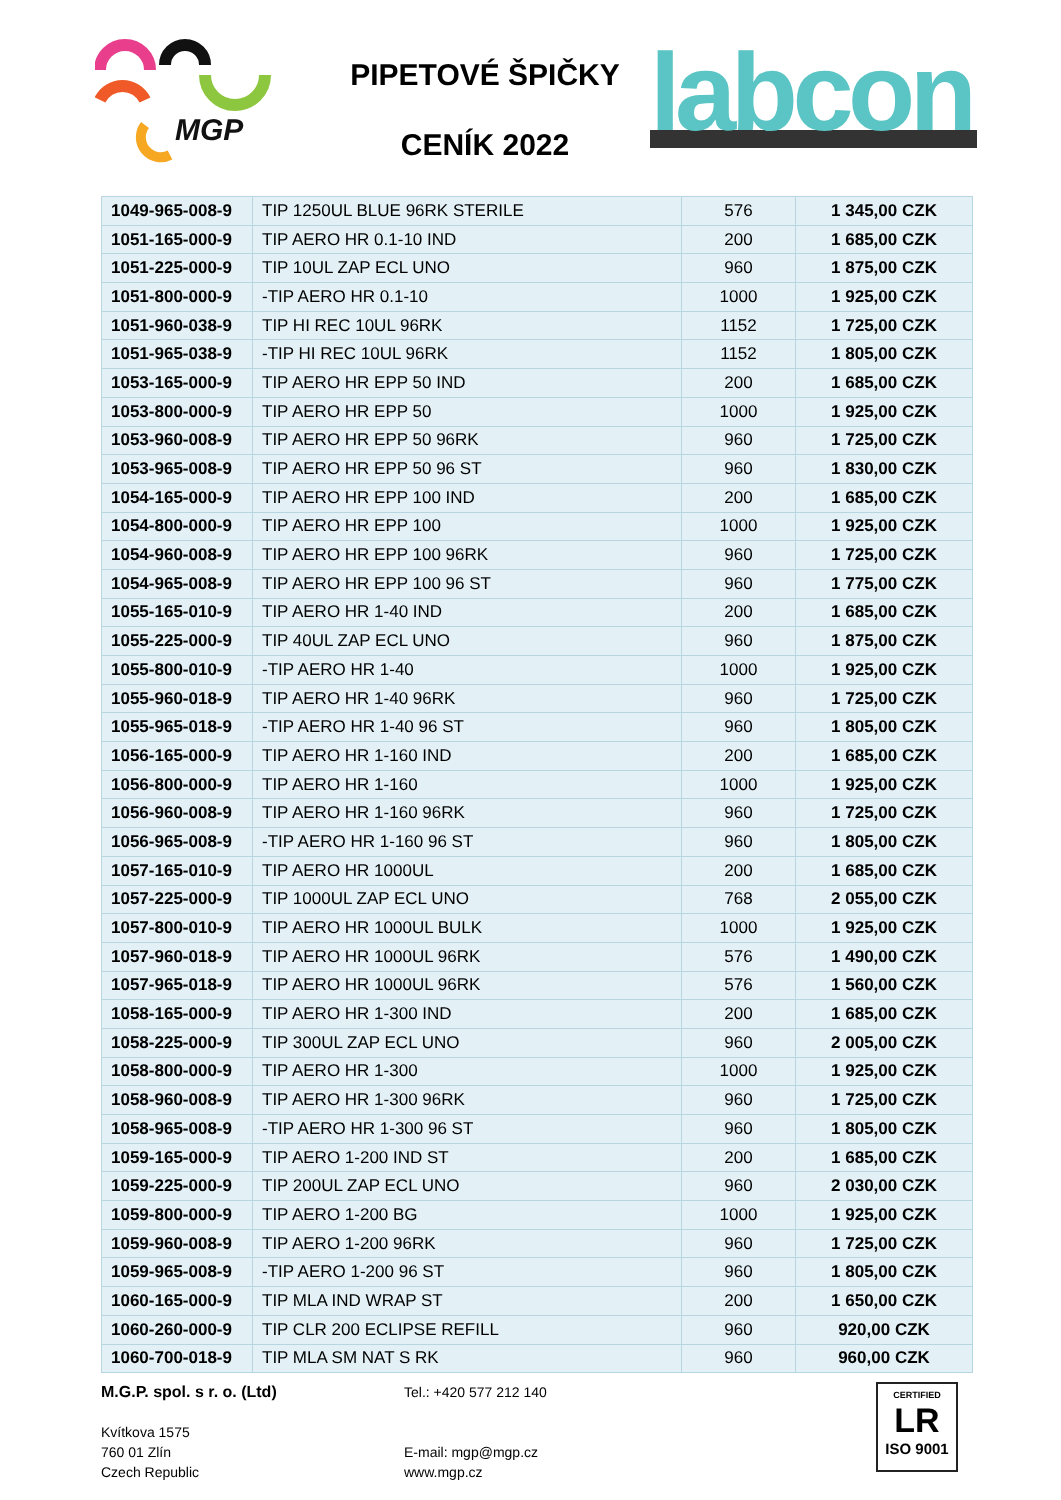MGP
PIPETOVÉ ŠPIČKY
CENÍK 2022
labcon
| 1049-965-008-9 | TIP 1250UL BLUE 96RK STERILE | 576 | 1 345,00 CZK |
| 1051-165-000-9 | TIP AERO HR 0.1-10 IND | 200 | 1 685,00 CZK |
| 1051-225-000-9 | TIP 10UL ZAP ECL UNO | 960 | 1 875,00 CZK |
| 1051-800-000-9 | -TIP AERO HR 0.1-10 | 1000 | 1 925,00 CZK |
| 1051-960-038-9 | TIP HI REC 10UL 96RK | 1152 | 1 725,00 CZK |
| 1051-965-038-9 | -TIP HI REC 10UL 96RK | 1152 | 1 805,00 CZK |
| 1053-165-000-9 | TIP AERO HR EPP 50 IND | 200 | 1 685,00 CZK |
| 1053-800-000-9 | TIP AERO HR EPP 50 | 1000 | 1 925,00 CZK |
| 1053-960-008-9 | TIP AERO HR EPP 50 96RK | 960 | 1 725,00 CZK |
| 1053-965-008-9 | TIP AERO HR EPP 50 96 ST | 960 | 1 830,00 CZK |
| 1054-165-000-9 | TIP AERO HR EPP 100 IND | 200 | 1 685,00 CZK |
| 1054-800-000-9 | TIP AERO HR EPP 100 | 1000 | 1 925,00 CZK |
| 1054-960-008-9 | TIP AERO HR EPP 100 96RK | 960 | 1 725,00 CZK |
| 1054-965-008-9 | TIP AERO HR EPP 100 96 ST | 960 | 1 775,00 CZK |
| 1055-165-010-9 | TIP AERO HR 1-40 IND | 200 | 1 685,00 CZK |
| 1055-225-000-9 | TIP 40UL ZAP ECL UNO | 960 | 1 875,00 CZK |
| 1055-800-010-9 | -TIP AERO HR 1-40 | 1000 | 1 925,00 CZK |
| 1055-960-018-9 | TIP AERO HR 1-40 96RK | 960 | 1 725,00 CZK |
| 1055-965-018-9 | -TIP AERO HR 1-40 96 ST | 960 | 1 805,00 CZK |
| 1056-165-000-9 | TIP AERO HR 1-160 IND | 200 | 1 685,00 CZK |
| 1056-800-000-9 | TIP AERO HR 1-160 | 1000 | 1 925,00 CZK |
| 1056-960-008-9 | TIP AERO HR 1-160 96RK | 960 | 1 725,00 CZK |
| 1056-965-008-9 | -TIP AERO HR 1-160 96 ST | 960 | 1 805,00 CZK |
| 1057-165-010-9 | TIP AERO HR 1000UL | 200 | 1 685,00 CZK |
| 1057-225-000-9 | TIP 1000UL ZAP ECL UNO | 768 | 2 055,00 CZK |
| 1057-800-010-9 | TIP AERO HR 1000UL BULK | 1000 | 1 925,00 CZK |
| 1057-960-018-9 | TIP AERO HR 1000UL 96RK | 576 | 1 490,00 CZK |
| 1057-965-018-9 | TIP AERO HR 1000UL 96RK | 576 | 1 560,00 CZK |
| 1058-165-000-9 | TIP AERO HR 1-300 IND | 200 | 1 685,00 CZK |
| 1058-225-000-9 | TIP 300UL ZAP ECL UNO | 960 | 2 005,00 CZK |
| 1058-800-000-9 | TIP AERO HR 1-300 | 1000 | 1 925,00 CZK |
| 1058-960-008-9 | TIP AERO HR 1-300 96RK | 960 | 1 725,00 CZK |
| 1058-965-008-9 | -TIP AERO HR 1-300 96 ST | 960 | 1 805,00 CZK |
| 1059-165-000-9 | TIP AERO 1-200 IND ST | 200 | 1 685,00 CZK |
| 1059-225-000-9 | TIP 200UL ZAP ECL UNO | 960 | 2 030,00 CZK |
| 1059-800-000-9 | TIP AERO 1-200 BG | 1000 | 1 925,00 CZK |
| 1059-960-008-9 | TIP AERO 1-200 96RK | 960 | 1 725,00 CZK |
| 1059-965-008-9 | -TIP AERO 1-200 96 ST | 960 | 1 805,00 CZK |
| 1060-165-000-9 | TIP MLA IND WRAP ST | 200 | 1 650,00 CZK |
| 1060-260-000-9 | TIP CLR 200 ECLIPSE REFILL | 960 | 920,00 CZK |
| 1060-700-018-9 | TIP MLA SM NAT S RK | 960 | 960,00 CZK |
M.G.P. spol. s r. o. (Ltd)
Kvítkova 1575
760 01 Zlín
Czech Republic
Tel.: +420 577 212 140
E-mail: mgp@mgp.cz
www.mgp.cz
CERTIFIED
LR
ISO 9001